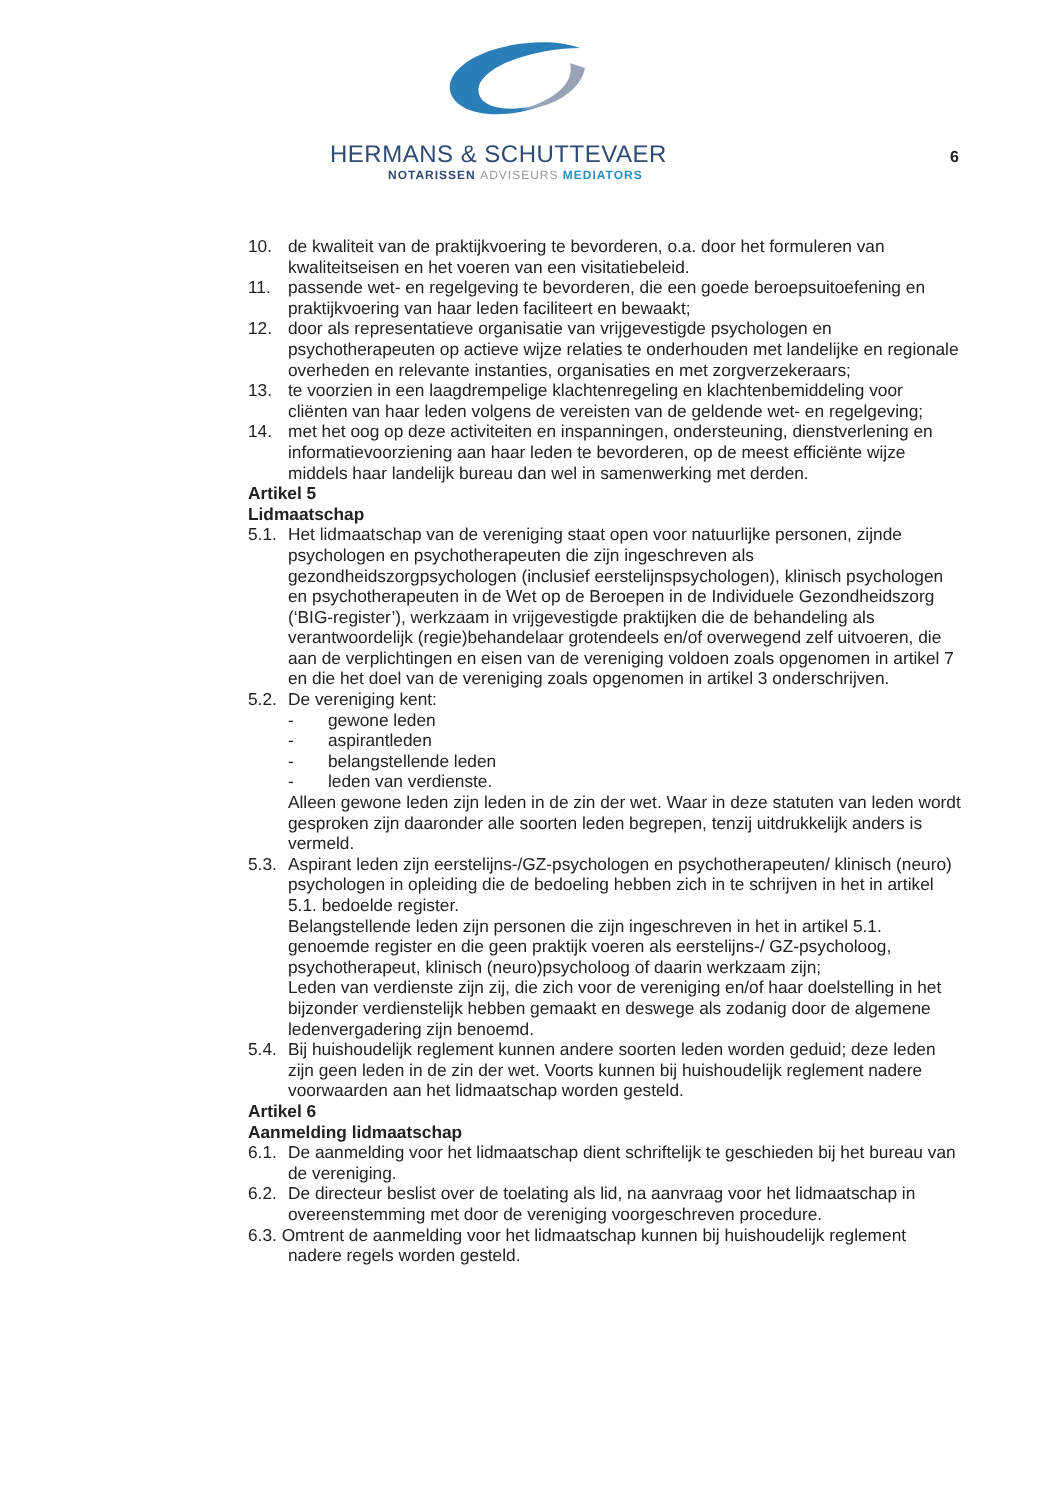HERMANS & SCHUTTEVAER
NOTARISSEN ADVISEURS MEDIATORS
6
10. de kwaliteit van de praktijkvoering te bevorderen, o.a. door het formuleren van kwaliteitseisen en het voeren van een visitatiebeleid.
11. passende wet- en regelgeving te bevorderen, die een goede beroepsuitoefening en praktijkvoering van haar leden faciliteert en bewaakt;
12. door als representatieve organisatie van vrijgevestigde psychologen en psychotherapeuten op actieve wijze relaties te onderhouden met landelijke en regionale overheden en relevante instanties, organisaties en met zorgverzekeraars;
13. te voorzien in een laagdrempelige klachtenregeling en klachtenbemiddeling voor cliënten van haar leden volgens de vereisten van de geldende wet- en regelgeving;
14. met het oog op deze activiteiten en inspanningen, ondersteuning, dienstverlening en informatievoorziening aan haar leden te bevorderen, op de meest efficiënte wijze middels haar landelijk bureau dan wel in samenwerking met derden.
Artikel 5
Lidmaatschap
5.1. Het lidmaatschap van de vereniging staat open voor natuurlijke personen, zijnde psychologen en psychotherapeuten die zijn ingeschreven als gezondheidszorgpsychologen (inclusief eerstelijnspsychologen), klinisch psychologen en psychotherapeuten in de Wet op de Beroepen in de Individuele Gezondheidszorg (‘BIG-register’), werkzaam in vrijgevestigde praktijken die de behandeling als verantwoordelijk (regie)behandelaar grotendeels en/of overwegend zelf uitvoeren, die aan de verplichtingen en eisen van de vereniging voldoen zoals opgenomen in artikel 7 en die het doel van de vereniging zoals opgenomen in artikel 3 onderschrijven.
5.2. De vereniging kent:
- gewone leden
- aspirantleden
- belangstellende leden
- leden van verdienste.
Alleen gewone leden zijn leden in de zin der wet. Waar in deze statuten van leden wordt gesproken zijn daaronder alle soorten leden begrepen, tenzij uitdrukkelijk anders is vermeld.
5.3. Aspirant leden zijn eerstelijns-/GZ-psychologen en psychotherapeuten/ klinisch (neuro) psychologen in opleiding die de bedoeling hebben zich in te schrijven in het in artikel 5.1. bedoelde register.
Belangstellende leden zijn personen die zijn ingeschreven in het in artikel 5.1. genoemde register en die geen praktijk voeren als eerstelijns-/ GZ-psycholoog, psychotherapeut, klinisch (neuro)psycholoog of daarin werkzaam zijn;
Leden van verdienste zijn zij, die zich voor de vereniging en/of haar doelstelling in het bijzonder verdienstelijk hebben gemaakt en deswege als zodanig door de algemene ledenvergadering zijn benoemd.
5.4. Bij huishoudelijk reglement kunnen andere soorten leden worden geduid; deze leden zijn geen leden in de zin der wet. Voorts kunnen bij huishoudelijk reglement nadere voorwaarden aan het lidmaatschap worden gesteld.
Artikel 6
Aanmelding lidmaatschap
6.1. De aanmelding voor het lidmaatschap dient schriftelijk te geschieden bij het bureau van de vereniging.
6.2. De directeur beslist over de toelating als lid, na aanvraag voor het lidmaatschap in overeenstemming met door de vereniging voorgeschreven procedure.
6.3. Omtrent de aanmelding voor het lidmaatschap kunnen bij huishoudelijk reglement
nadere regels worden gesteld.